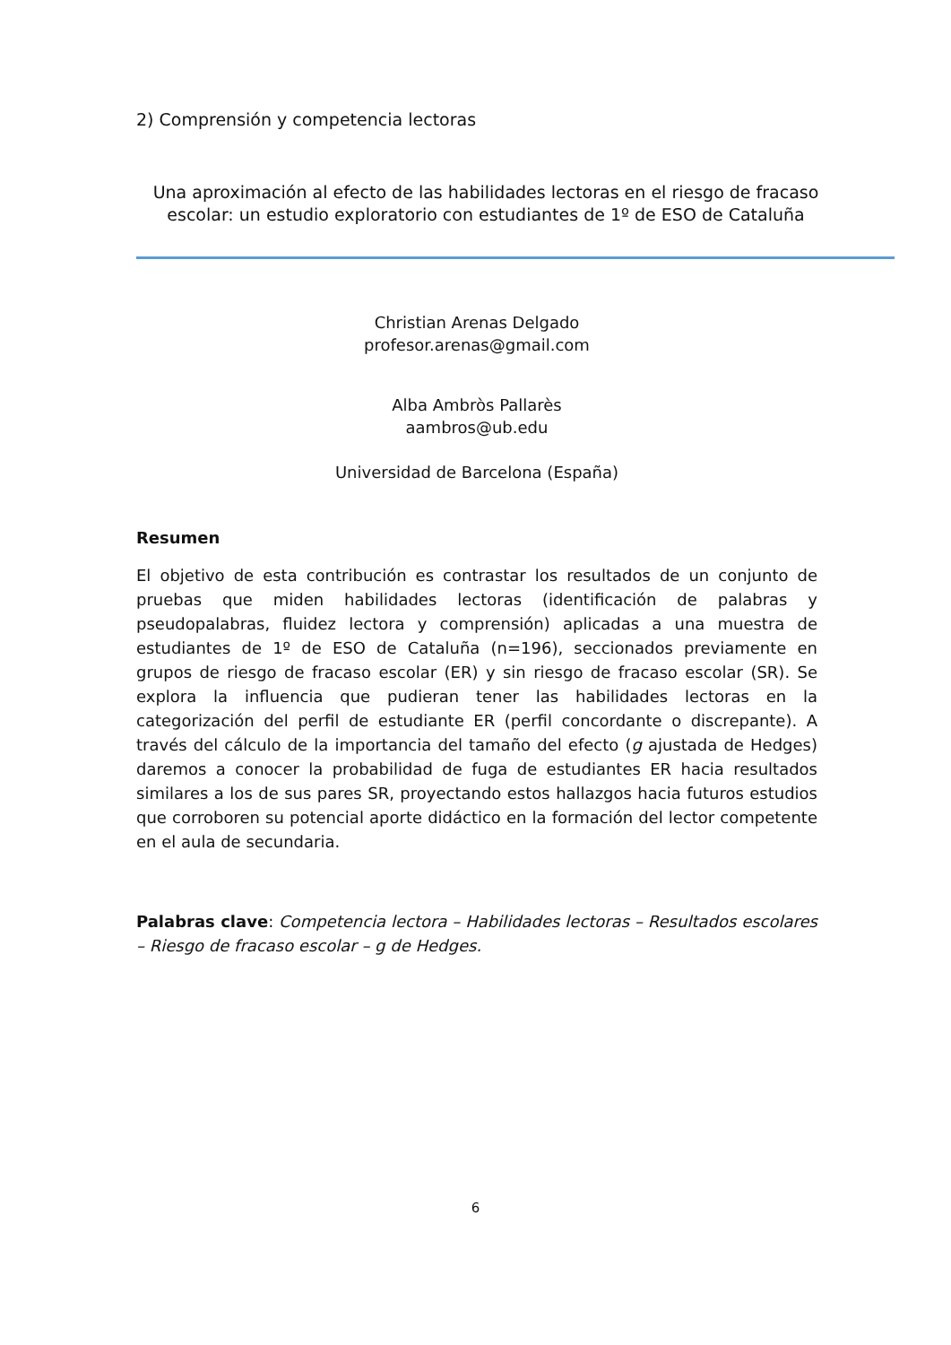2) Comprensión y competencia lectoras
Una aproximación al efecto de las habilidades lectoras en el riesgo de fracaso escolar: un estudio exploratorio con estudiantes de 1º de ESO de Cataluña
Christian Arenas Delgado
profesor.arenas@gmail.com
Alba Ambròs Pallarès
aambros@ub.edu
Universidad de Barcelona (España)
Resumen
El objetivo de esta contribución es contrastar los resultados de un conjunto de pruebas que miden habilidades lectoras (identificación de palabras y pseudopalabras, fluidez lectora y comprensión) aplicadas a una muestra de estudiantes de 1º de ESO de Cataluña (n=196), seccionados previamente en grupos de riesgo de fracaso escolar (ER) y sin riesgo de fracaso escolar (SR). Se explora la influencia que pudieran tener las habilidades lectoras en la categorización del perfil de estudiante ER (perfil concordante o discrepante). A través del cálculo de la importancia del tamaño del efecto (g ajustada de Hedges) daremos a conocer la probabilidad de fuga de estudiantes ER hacia resultados similares a los de sus pares SR, proyectando estos hallazgos hacia futuros estudios que corroboren su potencial aporte didáctico en la formación del lector competente en el aula de secundaria.
Palabras clave: Competencia lectora – Habilidades lectoras – Resultados escolares – Riesgo de fracaso escolar – g de Hedges.
6